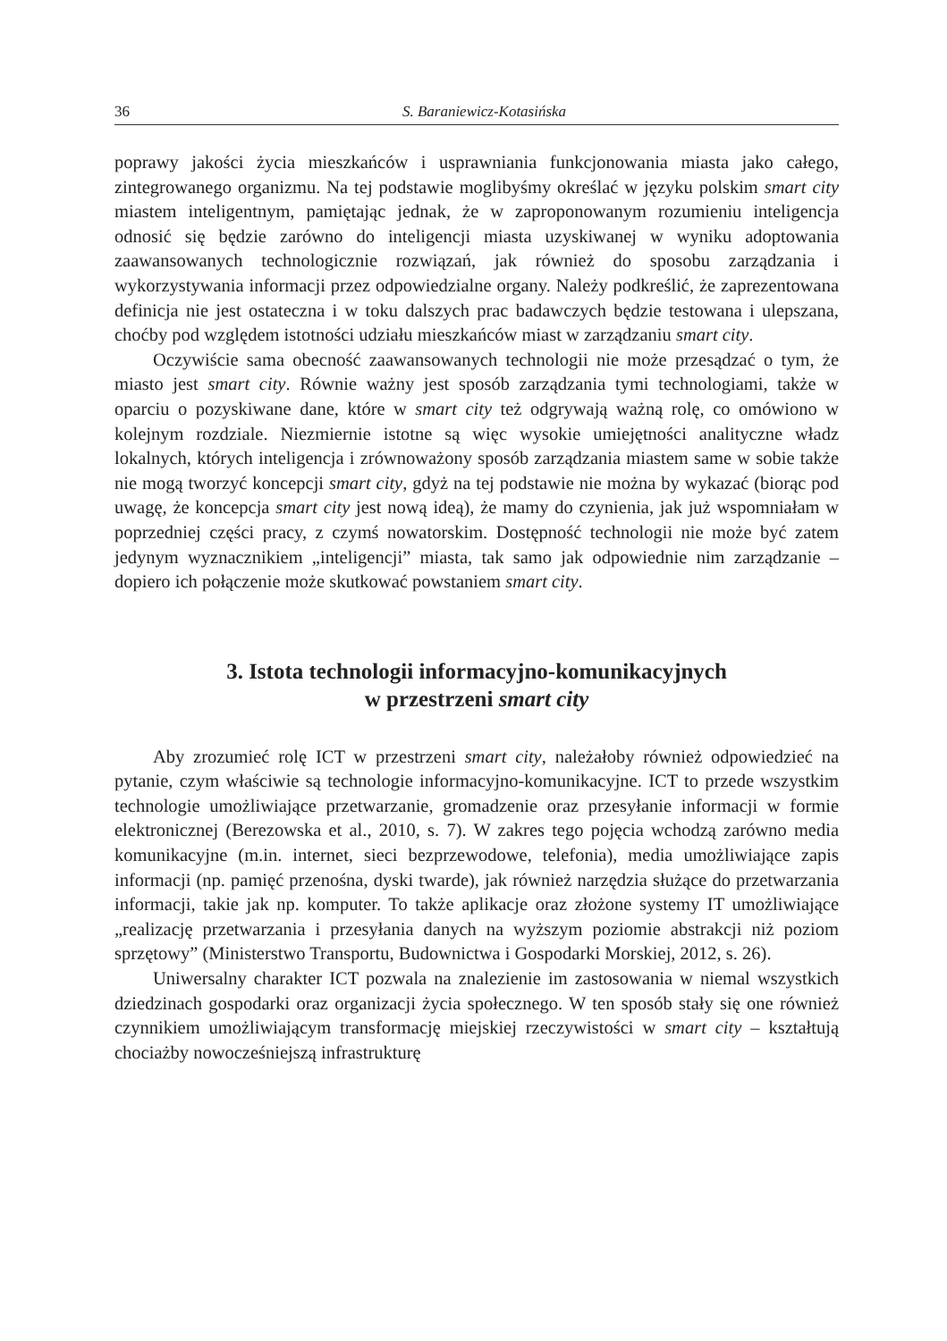36 S. Baraniewicz-Kotasińska
poprawy jakości życia mieszkańców i usprawniania funkcjonowania miasta jako całego, zintegrowanego organizmu. Na tej podstawie moglibyśmy określać w języku polskim smart city miastem inteligentnym, pamiętając jednak, że w zaproponowanym rozumieniu inteligencja odnosić się będzie zarówno do inteligencji miasta uzyskiwanej w wyniku adoptowania zaawansowanych technologicznie rozwiązań, jak również do sposobu zarządzania i wykorzystywania informacji przez odpowiedzialne organy. Należy podkreślić, że zaprezentowana definicja nie jest ostateczna i w toku dalszych prac badawczych będzie testowana i ulepszana, choćby pod względem istotności udziału mieszkańców miast w zarządzaniu smart city.
Oczywiście sama obecność zaawansowanych technologii nie może przesądzać o tym, że miasto jest smart city. Równie ważny jest sposób zarządzania tymi technologiami, także w oparciu o pozyskiwane dane, które w smart city też odgrywają ważną rolę, co omówiono w kolejnym rozdziale. Niezmiernie istotne są więc wysokie umiejętności analityczne władz lokalnych, których inteligencja i zrównoważony sposób zarządzania miastem same w sobie także nie mogą tworzyć koncepcji smart city, gdyż na tej podstawie nie można by wykazać (biorąc pod uwagę, że koncepcja smart city jest nową ideą), że mamy do czynienia, jak już wspomniałam w poprzedniej części pracy, z czymś nowatorskim. Dostępność technologii nie może być zatem jedynym wyznacznikiem „inteligencji” miasta, tak samo jak odpowiednie nim zarządzanie – dopiero ich połączenie może skutkować powstaniem smart city.
3. Istota technologii informacyjno-komunikacyjnych
w przestrzeni smart city
Aby zrozumieć rolę ICT w przestrzeni smart city, należałoby również odpowiedzieć na pytanie, czym właściwie są technologie informacyjno-komunikacyjne. ICT to przede wszystkim technologie umożliwiające przetwarzanie, gromadzenie oraz przesyłanie informacji w formie elektronicznej (Berezowska et al., 2010, s. 7). W zakres tego pojęcia wchodzą zarówno media komunikacyjne (m.in. internet, sieci bezprzewodowe, telefonia), media umożliwiające zapis informacji (np. pamięć przenośna, dyski twarde), jak również narzędzia służące do przetwarzania informacji, takie jak np. komputer. To także aplikacje oraz złożone systemy IT umożliwiające „realizację przetwarzania i przesyłania danych na wyższym poziomie abstrakcji niż poziom sprzętowy” (Ministerstwo Transportu, Budownictwa i Gospodarki Morskiej, 2012, s. 26).
Uniwersalny charakter ICT pozwala na znalezienie im zastosowania w niemal wszystkich dziedzinach gospodarki oraz organizacji życia społecznego. W ten sposób stały się one również czynnikiem umożliwiającym transformację miejskiej rzeczywistości w smart city – kształtują chociażby nowocześniejszą infrastrukturę